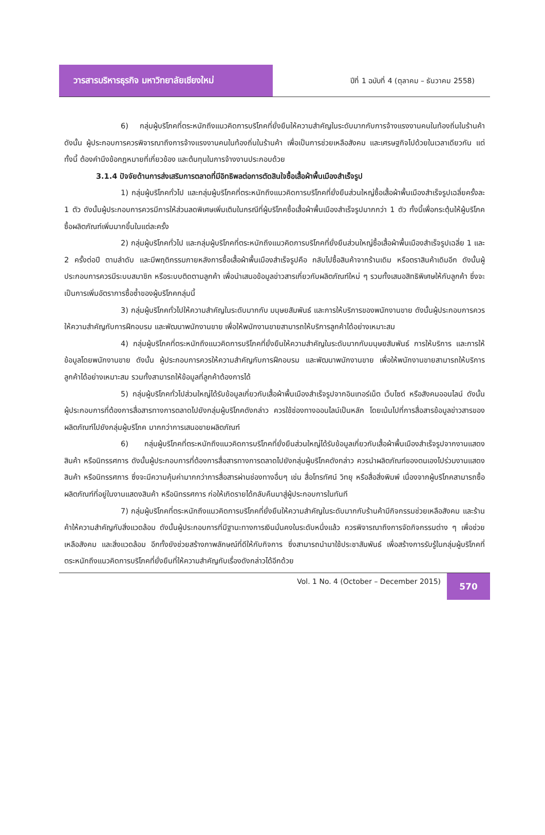วารสารบริหารธุรกิจ มหาวิทยาลัยเชียงใหม่
ปีที่ 1 ฉบับที่ 4 (ตุลาคม – ธันวาคม 2558)
6) กลุ่มผู้บริโภคที่ตระหนักถึงแนวคิดการบริโภคที่ยั่งยืนให้ความสำคัญในระดับมากกับการจ้างแรงงานคนในท้องถิ่นในร้านค้า ดังนั้น ผู้ประกอบการควรพิจารณาถึงการจ้างแรงงานคนในท้องถิ่นในร้านค้า เพื่อเป็นการช่วยเหลือสังคม และเศรษฐกิจไปด้วยในเวลาเดียวกัน แต่ทั้งนี้ ต้องคำนึงข้อกฎหมายที่เกี่ยวข้อง และต้นทุนในการจ้างงานประกอบด้วย
3.1.4 ปัจจัยด้านการส่งเสริมการตลาดที่มีอิทธิพลต่อการตัดสินใจซื้อเสื้อผ้าพื้นเมืองสำเร็จรูป
1) กลุ่มผู้บริโภคทั่วไป และกลุ่มผู้บริโภคที่ตระหนักถึงแนวคิดการบริโภคที่ยั่งยืนส่วนใหญ่ซื้อเสื้อผ้าพื้นเมืองสำเร็จรูปเฉลี่ยครั้งละ 1 ตัว ดังนั้นผู้ประกอบการควรมีการให้ส่วนลดพิเศษเพิ่มเติมในกรณีที่ผู้บริโภคซื้อเสื้อผ้าพื้นเมืองสำเร็จรูปมากกว่า 1 ตัว ทั้งนี้เพื่อกระตุ้นให้ผู้บริโภคซื้อผลิตภัณฑ์เพิ่มมากขึ้นในแต่ละครั้ง
2) กลุ่มผู้บริโภคทั่วไป และกลุ่มผู้บริโภคที่ตระหนักถึงแนวคิดการบริโภคที่ยั่งยืนส่วนใหญ่ซื้อเสื้อผ้าพื้นเมืองสำเร็จรูปเฉลี่ย 1 และ 2 ครั้งต่อปี ตามลำดับ และมีพฤติกรรมภายหลังการซื้อเสื้อผ้าพื้นเมืองสำเร็จรูปคือ กลับไปซื้อสินค้าจากร้านเดิม หรือตราสินค้าเดิมอีก ดังนั้นผู้ประกอบการควรมีระบบสมาชิก หรือระบบติดตามลูกค้า เพื่อนำเสนอข้อมูลข่าวสารเกี่ยวกับผลิตภัณฑ์ใหม่ ๆ รวมทั้งเสนอสิทธิพิเศษให้กับลูกค้า ซึ่งจะเป็นการเพิ่มอัตราการซื้อซ้ำของผู้บริโภคกลุ่มนี้
3) กลุ่มผู้บริโภคทั่วไปให้ความสำคัญในระดับมากกับ มนุษยสัมพันธ์ และการให้บริการของพนักงานขาย ดังนั้นผู้ประกอบการควรให้ความสำคัญกับการฝึกอบรม และพัฒนาพนักงานขาย เพื่อให้พนักงานขายสามารถให้บริการลูกค้าได้อย่างเหมาะสม
4) กลุ่มผู้บริโภคที่ตระหนักถึงแนวคิดการบริโภคที่ยั่งยืนให้ความสำคัญในระดับมากกับมนุษยสัมพันธ์ การให้บริการ และการให้ข้อมูลโดยพนักงานขาย ดังนั้น ผู้ประกอบการควรให้ความสำคัญกับการฝึกอบรม และพัฒนาพนักงานขาย เพื่อให้พนักงานขายสามารถให้บริการลูกค้าได้อย่างเหมาะสม รวมทั้งสามารถให้ข้อมูลที่ลูกค้าต้องการได้
5) กลุ่มผู้บริโภคทั่วไปส่วนใหญ่ได้รับข้อมูลเกี่ยวกับเสื้อผ้าพื้นเมืองสำเร็จรูปจากอินเทอร์เน็ต เว็บไซต์ หรือสังคมออนไลน์ ดังนั้น ผู้ประกอบการที่ต้องการสื่อสารทางการตลาดไปยังกลุ่มผู้บริโภคดังกล่าว ควรใช้ช่องทางออนไลน์เป็นหลัก โดยเน้นไปที่การสื่อสารข้อมูลข่าวสารของผลิตภัณฑ์ไปยังกลุ่มผู้บริโภค มากกว่าการเสนอขายผลิตภัณฑ์
6) กลุ่มผู้บริโภคที่ตระหนักถึงแนวคิดการบริโภคที่ยั่งยืนส่วนใหญ่ได้รับข้อมูลเกี่ยวกับเสื้อผ้าพื้นเมืองสำเร็จรูปจากงานแสดงสินค้า หรือนิทรรศการ ดังนั้นผู้ประกอบการที่ต้องการสื่อสารทางการตลาดไปยังกลุ่มผู้บริโภคดังกล่าว ควรนำผลิตภัณฑ์ของตนเองไปร่วมงานแสดงสินค้า หรือนิทรรศการ ซึ่งจะมีความคุ้มค่ามากกว่าการสื่อสารผ่านช่องทางอื่นๆ เช่น สื่อโทรทัศน์ วิทยุ หรือสื่อสิ่งพิมพ์ เนื่องจากผู้บริโภคสามารถซื้อผลิตภัณฑ์ที่อยู่ในงานแสดงสินค้า หรือนิทรรศการ ก่อให้เกิดรายได้กลับคืนมาสู่ผู้ประกอบการในทันที
7) กลุ่มผู้บริโภคที่ตระหนักถึงแนวคิดการบริโภคที่ยั่งยืนให้ความสำคัญในระดับมากกับร้านค้ามีกิจกรรมช่วยเหลือสังคม และร้านค้าให้ความสำคัญกับสิ่งแวดล้อม ดังนั้นผู้ประกอบการที่มีฐานะทางการเงินมั่นคงในระดับหนึ่งแล้ว ควรพิจารณาถึงการจัดกิจกรรมต่าง ๆ เพื่อช่วยเหลือสังคม และสิ่งแวดล้อม อีกทั้งยังช่วยสร้างภาพลักษณ์ที่ดีให้กับกิจการ ซึ่งสามารถนำมาใช้ประชาสัมพันธ์ เพื่อสร้างการรับรู้ในกลุ่มผู้บริโภคที่ตระหนักถึงแนวคิดการบริโภคที่ยั่งยืนที่ให้ความสำคัญกับเรื่องดังกล่าวได้อีกด้วย
Vol. 1 No. 4 (October – December 2015)
570